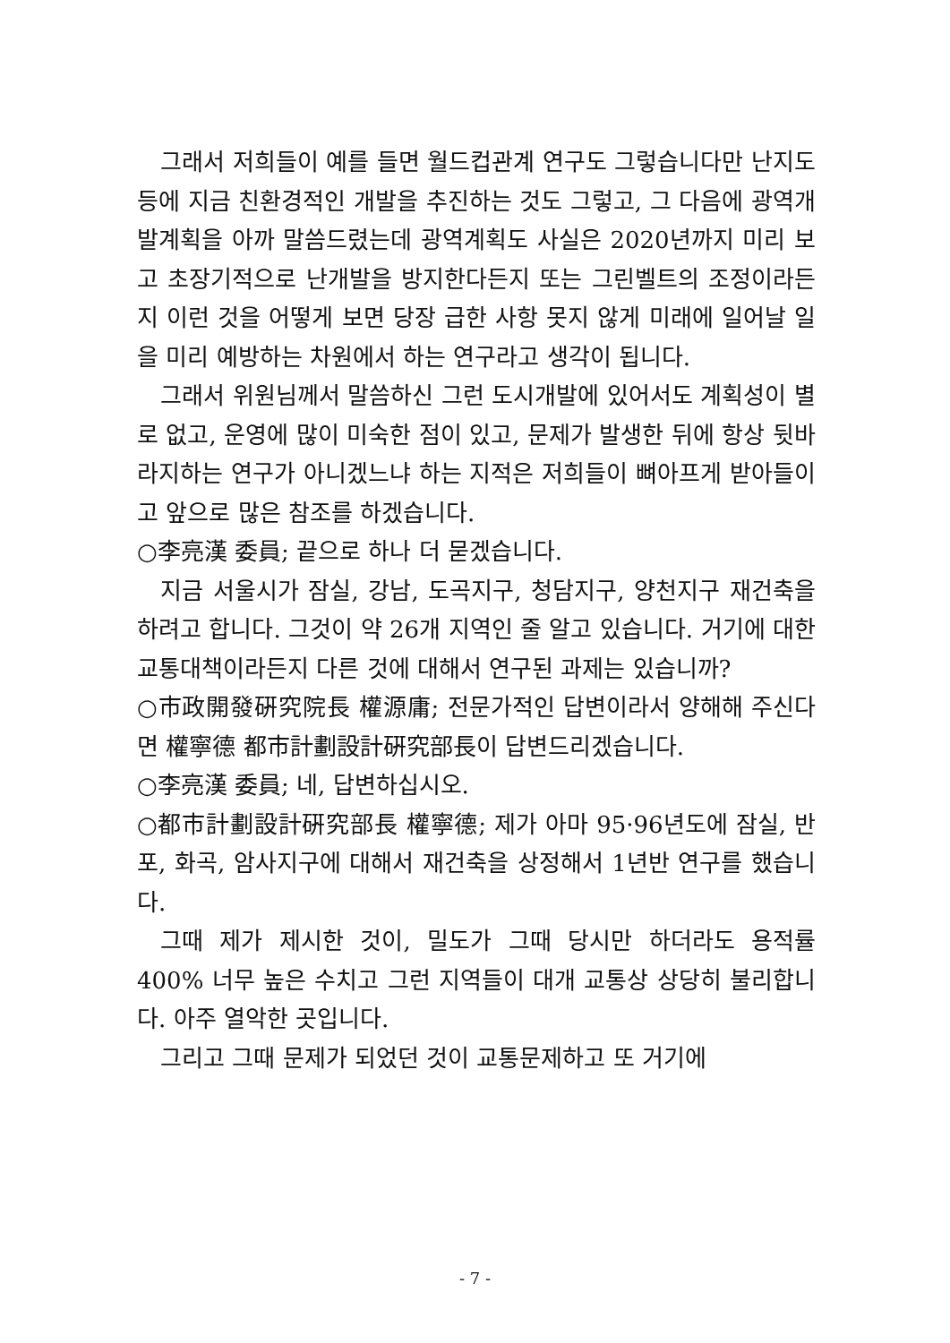그래서 저희들이 예를 들면 월드컵관계 연구도 그렇습니다만 난지도 등에 지금 친환경적인 개발을 추진하는 것도 그렇고, 그 다음에 광역개발계획을 아까 말씀드렸는데 광역계획도 사실은 2020년까지 미리 보고 초장기적으로 난개발을 방지한다든지 또는 그린벨트의 조정이라든지 이런 것을 어떻게 보면 당장 급한 사항 못지 않게 미래에 일어날 일을 미리 예방하는 차원에서 하는 연구라고 생각이 됩니다.
그래서 위원님께서 말씀하신 그런 도시개발에 있어서도 계획성이 별로 없고, 운영에 많이 미숙한 점이 있고, 문제가 발생한 뒤에 항상 뒷바라지하는 연구가 아니겠느냐 하는 지적은 저희들이 뼈아프게 받아들이고 앞으로 많은 참조를 하겠습니다.
○李亮漢 委員; 끝으로 하나 더 묻겠습니다.
지금 서울시가 잠실, 강남, 도곡지구, 청담지구, 양천지구 재건축을 하려고 합니다. 그것이 약 26개 지역인 줄 알고 있습니다. 거기에 대한 교통대책이라든지 다른 것에 대해서 연구된 과제는 있습니까?
○市政開發硏究院長 權源庸; 전문가적인 답변이라서 양해해 주신다면 權寧德 都市計劃設計硏究部長이 답변드리겠습니다.
○李亮漢 委員; 네, 답변하십시오.
○都市計劃設計硏究部長 權寧德; 제가 아마 95·96년도에 잠실, 반포, 화곡, 암사지구에 대해서 재건축을 상정해서 1년반 연구를 했습니다.
그때 제가 제시한 것이, 밀도가 그때 당시만 하더라도 용적률 400% 너무 높은 수치고 그런 지역들이 대개 교통상 상당히 불리합니다. 아주 열악한 곳입니다.
그리고 그때 문제가 되었던 것이 교통문제하고 또 거기에
- 7 -